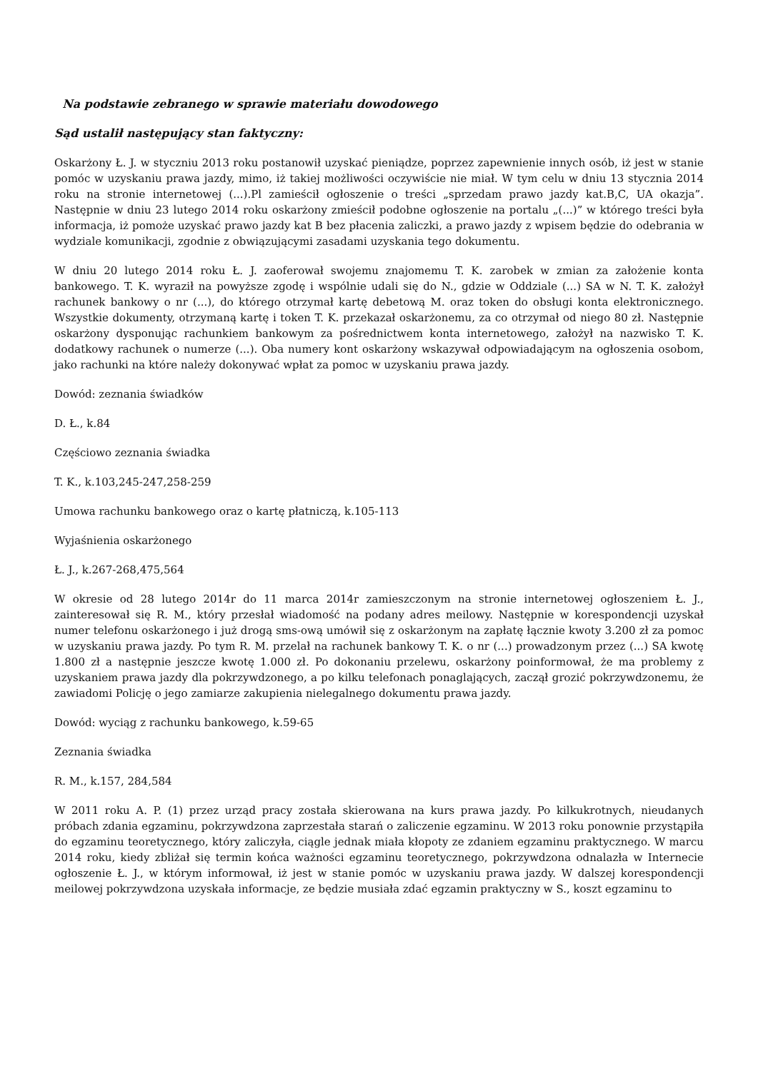Na podstawie zebranego w sprawie materiału dowodowego
Sąd ustalił następujący stan faktyczny:
Oskarżony Ł. J. w styczniu 2013 roku postanowił uzyskać pieniądze, poprzez zapewnienie innych osób, iż jest w stanie pomóc w uzyskaniu prawa jazdy, mimo, iż takiej możliwości oczywiście nie miał. W tym celu w dniu 13 stycznia 2014 roku na stronie internetowej (...).Pl zamieścił ogłoszenie o treści „sprzedam prawo jazdy kat.B,C, UA okazja”. Następnie w dniu 23 lutego 2014 roku oskarżony zmieścił podobne ogłoszenie na portalu „(...)” w którego treści była informacja, iż pomoże uzyskać prawo jazdy kat B bez płacenia zaliczki, a prawo jazdy z wpisem będzie do odebrania w wydziale komunikacji, zgodnie z obwiązującymi zasadami uzyskania tego dokumentu.
W dniu 20 lutego 2014 roku Ł. J. zaoferował swojemu znajomemu T. K. zarobek w zmian za założenie konta bankowego. T. K. wyraził na powyższe zgodę i wspólnie udali się do N., gdzie w Oddziale (...) SA w N. T. K. założył rachunek bankowy o nr (...), do którego otrzymał kartę debetową M. oraz token do obsługi konta elektronicznego. Wszystkie dokumenty, otrzymaną kartę i token T. K. przekazał oskarżonemu, za co otrzymał od niego 80 zł. Następnie oskarżony dysponując rachunkiem bankowym za pośrednictwem konta internetowego, założył na nazwisko T. K. dodatkowy rachunek o numerze (...). Oba numery kont oskarżony wskazywał odpowiadającym na ogłoszenia osobom, jako rachunki na które należy dokonywać wpłat za pomoc w uzyskaniu prawa jazdy.
Dowód: zeznania świadków
D. Ł., k.84
Częściowo zeznania świadka
T. K., k.103,245-247,258-259
Umowa rachunku bankowego oraz o kartę płatniczą, k.105-113
Wyjaśnienia oskarżonego
Ł. J., k.267-268,475,564
W okresie od 28 lutego 2014r do 11 marca 2014r zamieszczonym na stronie internetowej ogłoszeniem Ł. J., zainteresował się R. M., który przesłał wiadomość na podany adres meilowy. Następnie w korespondencji uzyskał numer telefonu oskarżonego i już drogą sms-ową umówił się z oskarżonym na zapłatę łącznie kwoty 3.200 zł za pomoc w uzyskaniu prawa jazdy. Po tym R. M. przelał na rachunek bankowy T. K. o nr (...) prowadzonym przez (...) SA kwotę 1.800 zł a następnie jeszcze kwotę 1.000 zł. Po dokonaniu przelewu, oskarżony poinformował, że ma problemy z uzyskaniem prawa jazdy dla pokrzywdzonego, a po kilku telefonach ponaglających, zaczął grozić pokrzywdzonemu, że zawiadomi Policję o jego zamiarze zakupienia nielegalnego dokumentu prawa jazdy.
Dowód: wyciąg z rachunku bankowego, k.59-65
Zeznania świadka
R. M., k.157, 284,584
W 2011 roku A. P. (1) przez urząd pracy została skierowana na kurs prawa jazdy. Po kilkukrotnych, nieudanych próbach zdania egzaminu, pokrzywdzona zaprzestała starań o zaliczenie egzaminu. W 2013 roku ponownie przystąpiła do egzaminu teoretycznego, który zaliczyła, ciągle jednak miała kłopoty ze zdaniem egzaminu praktycznego. W marcu 2014 roku, kiedy zbliżał się termin końca ważności egzaminu teoretycznego, pokrzywdzona odnalazła w Internecie ogłoszenie Ł. J., w którym informował, iż jest w stanie pomóc w uzyskaniu prawa jazdy. W dalszej korespondencji meilowej pokrzywdzona uzyskała informacje, ze będzie musiała zdać egzamin praktyczny w S., koszt egzaminu to